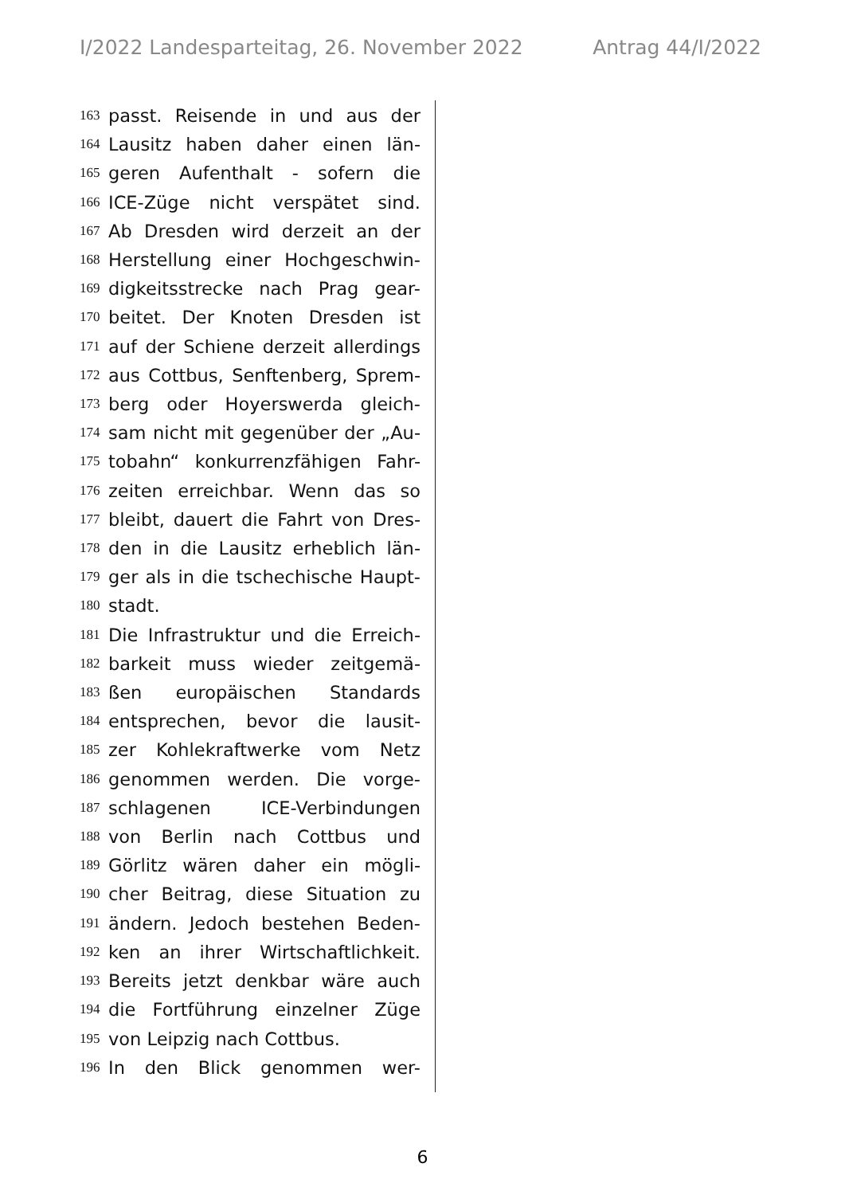I/2022 Landesparteitag, 26. November 2022 Antrag 44/I/2022
163 passt. Reisende in und aus der
164 Lausitz haben daher einen län-
165 geren Aufenthalt - sofern die
166 ICE-Züge nicht verspätet sind.
167 Ab Dresden wird derzeit an der
168 Herstellung einer Hochgeschwin-
169 digkeitsstrecke nach Prag gear-
170 beitet. Der Knoten Dresden ist
171 auf der Schiene derzeit allerdings
172 aus Cottbus, Senftenberg, Sprem-
173 berg oder Hoyerswerda gleich-
174 sam nicht mit gegenüber der „Au-
175 tobahn“ konkurrenzfähigen Fahr-
176 zeiten erreichbar. Wenn das so
177 bleibt, dauert die Fahrt von Dres-
178 den in die Lausitz erheblich län-
179 ger als in die tschechische Haupt-
180 stadt.
181 Die Infrastruktur und die Erreich-
182 barkeit muss wieder zeitgemä-
183 ßen europäischen Standards
184 entsprechen, bevor die lausit-
185 zer Kohlekraftwerke vom Netz
186 genommen werden. Die vorge-
187 schlagenen ICE-Verbindungen
188 von Berlin nach Cottbus und
189 Görlitz wären daher ein mögli-
190 cher Beitrag, diese Situation zu
191 ändern. Jedoch bestehen Beden-
192 ken an ihrer Wirtschaftlichkeit.
193 Bereits jetzt denkbar wäre auch
194 die Fortführung einzelner Züge
195 von Leipzig nach Cottbus.
196 In den Blick genommen wer-
6